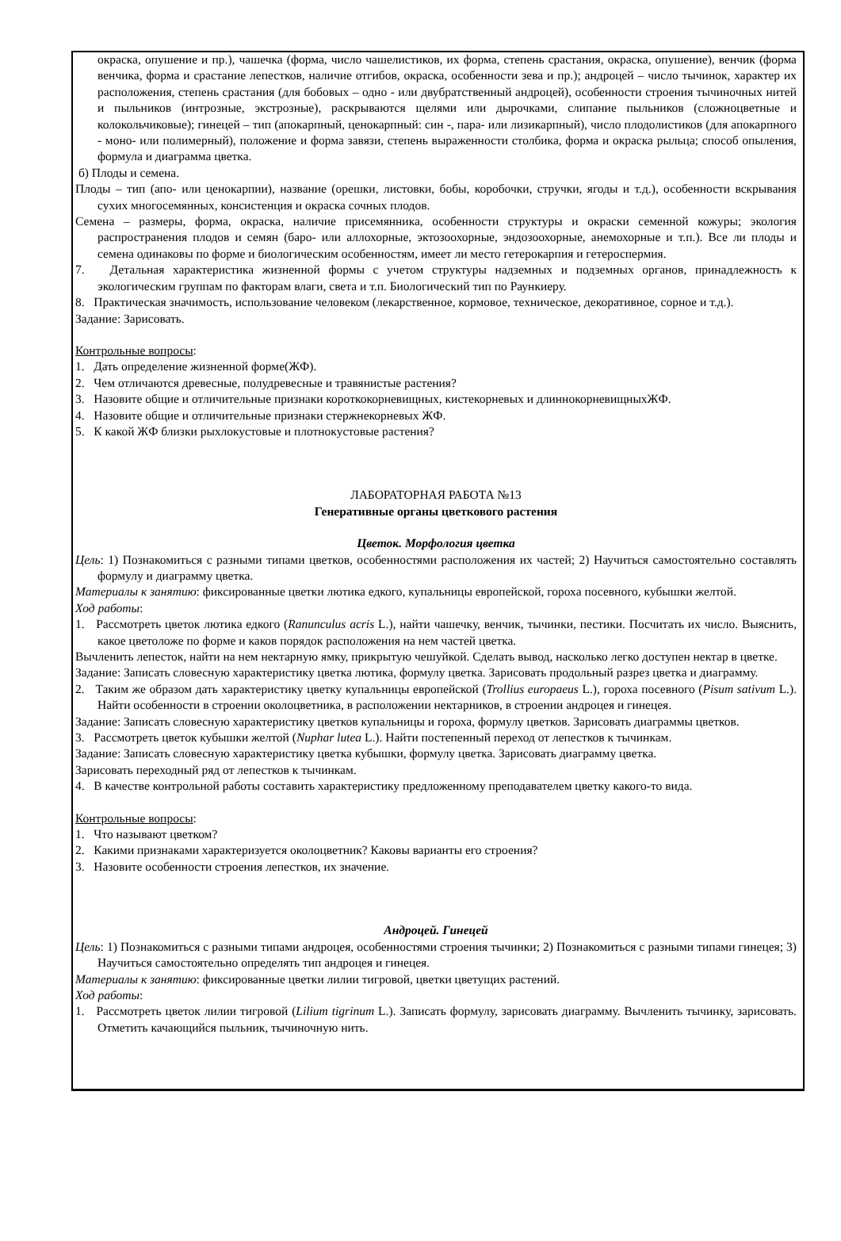окраска, опушение и пр.), чашечка (форма, число чашелистиков, их форма, степень срастания, окраска, опушение), венчик (форма венчика, форма и срастание лепестков, наличие отгибов, окраска, особенности зева и пр.); андроцей – число тычинок, характер их расположения, степень срастания (для бобовых – одно - или двубратственный андроцей), особенности строения тычиночных нитей и пыльников (интрозные, экстрозные), раскрываются щелями или дырочками, слипание пыльников (сложноцветные и колокольчиковые); гинецей – тип (апокарпный, ценокарпный: син -, пара- или лизикарпный), число плодолистиков (для апокарпного - моно- или полимерный), положение и форма завязи, степень выраженности столбика, форма и окраска рыльца; способ опыления, формула и диаграмма цветка.
б) Плоды и семена.
Плоды – тип (апо- или ценокарпии), название (орешки, листовки, бобы, коробочки, стручки, ягоды и т.д.), особенности вскрывания сухих многосемянных, консистенция и окраска сочных плодов.
Семена – размеры, форма, окраска, наличие присемянника, особенности структуры и окраски семенной кожуры; экология распространения плодов и семян (баро- или аллохорные, эктозоохорные, эндозоохорные, анемохорные и т.п.). Все ли плоды и семена одинаковы по форме и биологическим особенностям, имеет ли место гетерокарпия и гетероспермия.
7. Детальная характеристика жизненной формы с учетом структуры надземных и подземных органов, принадлежность к экологическим группам по факторам влаги, света и т.п. Биологический тип по Раункиеру.
8. Практическая значимость, использование человеком (лекарственное, кормовое, техническое, декоративное, сорное и т.д.).
Задание: Зарисовать.
Контрольные вопросы:
1. Дать определение жизненной форме(ЖФ).
2. Чем отличаются древесные, полудревесные и травянистые растения?
3. Назовите общие и отличительные признаки короткокорневищных, кистекорневых и длиннокорневищныхЖФ.
4. Назовите общие и отличительные признаки стержнекорневых ЖФ.
5. К какой ЖФ близки рыхлокустовые и плотнокустовые растения?
ЛАБОРАТОРНАЯ РАБОТА №13
Генеративные органы цветкового растения
Цветок. Морфология цветка
Цель: 1) Познакомиться с разными типами цветков, особенностями расположения их частей; 2) Научиться самостоятельно составлять формулу и диаграмму цветка.
Материалы к занятию: фиксированные цветки лютика едкого, купальницы европейской, гороха посевного, кубышки желтой.
Ход работы:
1. Рассмотреть цветок лютика едкого (Ranunculus acris L.), найти чашечку, венчик, тычинки, пестики. Посчитать их число. Выяснить, какое цветоложе по форме и каков порядок расположения на нем частей цветка.
Вычленить лепесток, найти на нем нектарную ямку, прикрытую чешуйкой. Сделать вывод, насколько легко доступен нектар в цветке.
Задание: Записать словесную характеристику цветка лютика, формулу цветка. Зарисовать продольный разрез цветка и диаграмму.
2. Таким же образом дать характеристику цветку купальницы европейской (Trollius europaeus L.), гороха посевного (Pisum sativum L.). Найти особенности в строении околоцветника, в расположении нектарников, в строении андроцея и гинецея.
Задание: Записать словесную характеристику цветков купальницы и гороха, формулу цветков. Зарисовать диаграммы цветков.
3. Рассмотреть цветок кубышки желтой (Nuphar lutea L.). Найти постепенный переход от лепестков к тычинкам.
Задание: Записать словесную характеристику цветка кубышки, формулу цветка. Зарисовать диаграмму цветка.
Зарисовать переходный ряд от лепестков к тычинкам.
4. В качестве контрольной работы составить характеристику предложенному преподавателем цветку какого-то вида.
Контрольные вопросы:
1. Что называют цветком?
2. Какими признаками характеризуется околоцветник? Каковы варианты его строения?
3. Назовите особенности строения лепестков, их значение.
Андроцей. Гинецей
Цель: 1) Познакомиться с разными типами андроцея, особенностями строения тычинки; 2) Познакомиться с разными типами гинецея; 3) Научиться самостоятельно определять тип андроцея и гинецея.
Материалы к занятию: фиксированные цветки лилии тигровой, цветки цветущих растений.
Ход работы:
1. Рассмотреть цветок лилии тигровой (Lilium tigrinum L.). Записать формулу, зарисовать диаграмму. Вычленить тычинку, зарисовать. Отметить качающийся пыльник, тычиночную нить.